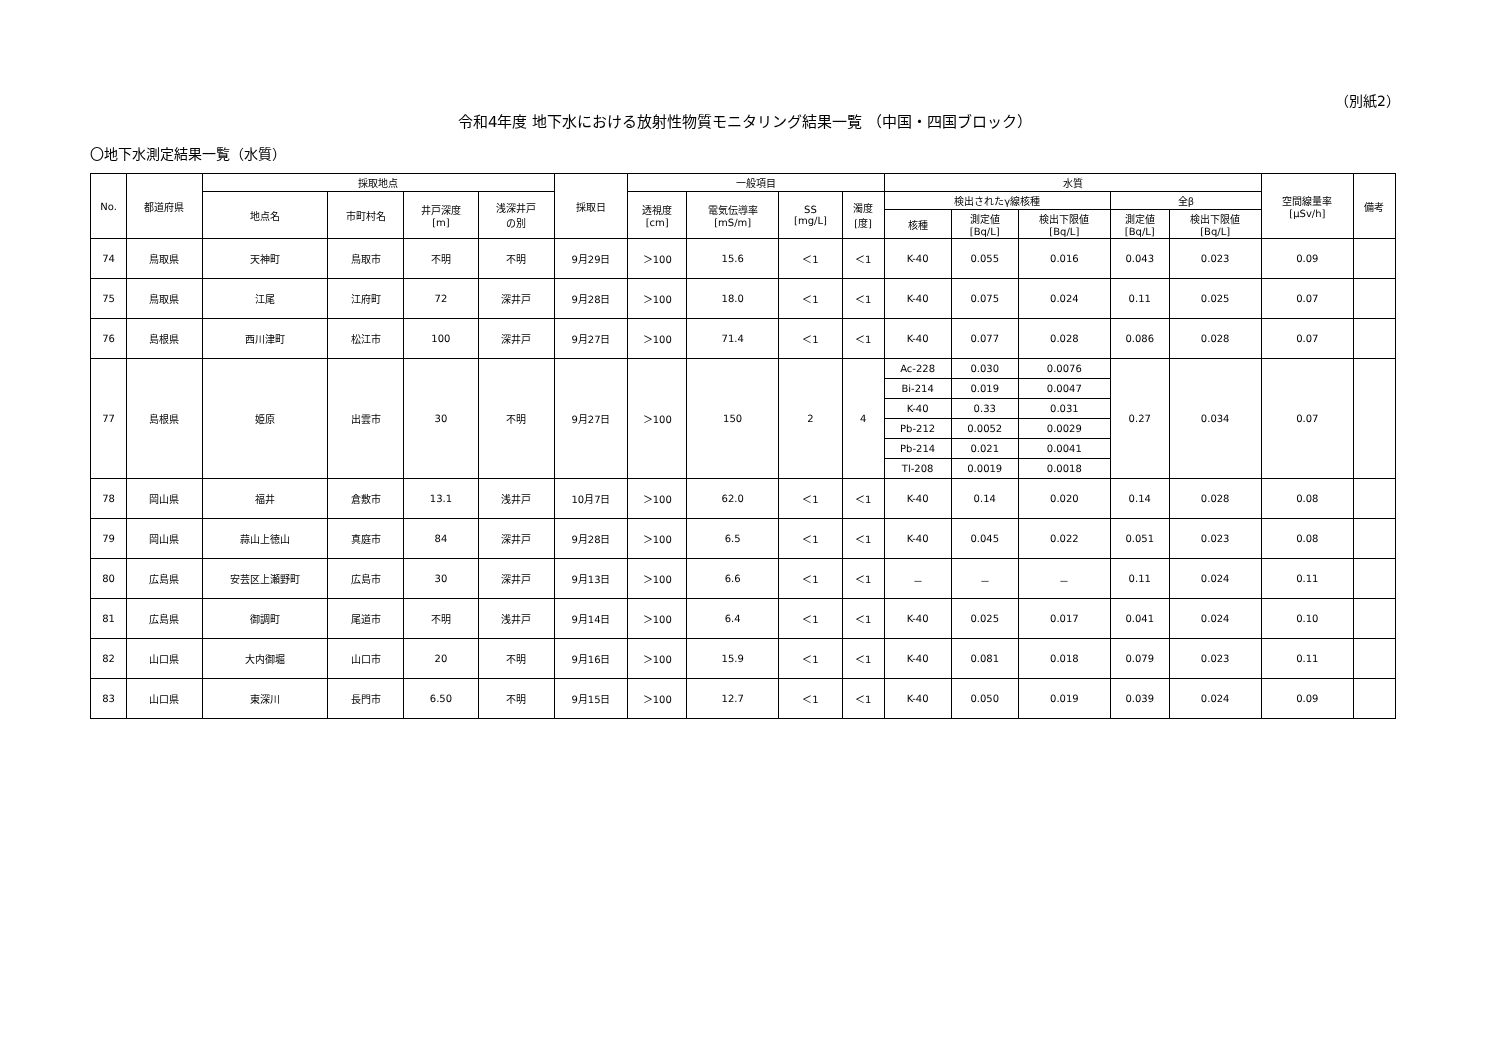（別紙2）
令和4年度 地下水における放射性物質モニタリング結果一覧 （中国・四国ブロック）
〇地下水測定結果一覧（水質）
| No. | 都道府県 | 採取地点 | | | | 採取日 | 一般項目 | | | | 水質 | | | | | 空間線量率 [μSv/h] | 備考 |
| --- | --- | --- | --- | --- | --- | --- | --- | --- | --- | --- | --- | --- | --- | --- | --- | --- | --- |
| | | 地点名 | 市町村名 | 井戸深度 [m] | 浅深井戸 の別 | | 透視度 [cm] | 電気伝導率 [mS/m] | SS [mg/L] | 濁度 [度] | 検出されたγ線核種 | | | 全β | | | |
| | | | | | | | | | | | 核種 | 測定値 [Bq/L] | 検出下限値 [Bq/L] | 測定値 [Bq/L] | 検出下限値 [Bq/L] | | |
| 74 | 鳥取県 | 天神町 | 鳥取市 | 不明 | 不明 | 9月29日 | ＞100 | 15.6 | ＜1 | ＜1 | K-40 | 0.055 | 0.016 | 0.043 | 0.023 | 0.09 | |
| 75 | 鳥取県 | 江尾 | 江府町 | 72 | 深井戸 | 9月28日 | ＞100 | 18.0 | ＜1 | ＜1 | K-40 | 0.075 | 0.024 | 0.11 | 0.025 | 0.07 | |
| 76 | 島根県 | 西川津町 | 松江市 | 100 | 深井戸 | 9月27日 | ＞100 | 71.4 | ＜1 | ＜1 | K-40 | 0.077 | 0.028 | 0.086 | 0.028 | 0.07 | |
| 77 | 島根県 | 姫原 | 出雲市 | 30 | 不明 | 9月27日 | ＞100 | 150 | 2 | 4 | Ac-228 | 0.030 | 0.0076 | 0.27 | 0.034 | 0.07 | |
| | | | | | | | | | | | Bi-214 | 0.019 | 0.0047 | | | | |
| | | | | | | | | | | | K-40 | 0.33 | 0.031 | | | | |
| | | | | | | | | | | | Pb-212 | 0.0052 | 0.0029 | | | | |
| | | | | | | | | | | | Pb-214 | 0.021 | 0.0041 | | | | |
| | | | | | | | | | | | Tl-208 | 0.0019 | 0.0018 | | | | |
| 78 | 岡山県 | 福井 | 倉敷市 | 13.1 | 浅井戸 | 10月7日 | ＞100 | 62.0 | ＜1 | ＜1 | K-40 | 0.14 | 0.020 | 0.14 | 0.028 | 0.08 | |
| 79 | 岡山県 | 蒜山上徳山 | 真庭市 | 84 | 深井戸 | 9月28日 | ＞100 | 6.5 | ＜1 | ＜1 | K-40 | 0.045 | 0.022 | 0.051 | 0.023 | 0.08 | |
| 80 | 広島県 | 安芸区上瀬野町 | 広島市 | 30 | 深井戸 | 9月13日 | ＞100 | 6.6 | ＜1 | ＜1 | － | － | － | 0.11 | 0.024 | 0.11 | |
| 81 | 広島県 | 御調町 | 尾道市 | 不明 | 浅井戸 | 9月14日 | ＞100 | 6.4 | ＜1 | ＜1 | K-40 | 0.025 | 0.017 | 0.041 | 0.024 | 0.10 | |
| 82 | 山口県 | 大内御堀 | 山口市 | 20 | 不明 | 9月16日 | ＞100 | 15.9 | ＜1 | ＜1 | K-40 | 0.081 | 0.018 | 0.079 | 0.023 | 0.11 | |
| 83 | 山口県 | 東深川 | 長門市 | 6.50 | 不明 | 9月15日 | ＞100 | 12.7 | ＜1 | ＜1 | K-40 | 0.050 | 0.019 | 0.039 | 0.024 | 0.09 | |